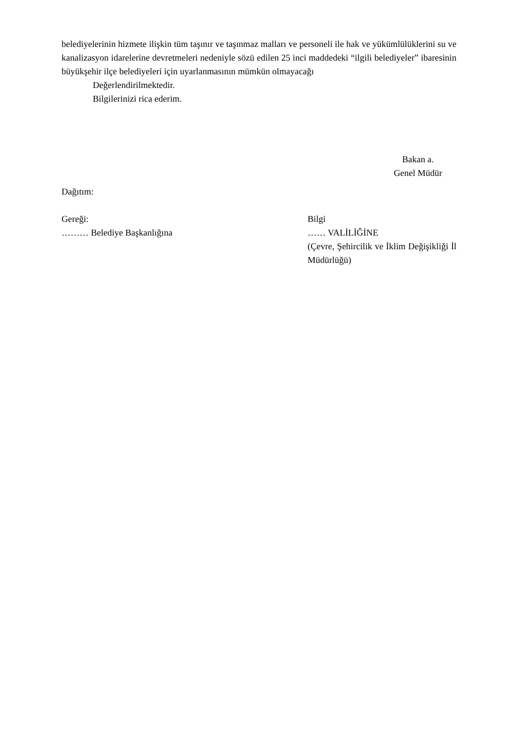belediyelerinin hizmete ilişkin tüm taşınır ve taşınmaz malları ve personeli ile hak ve yükümlülüklerini su ve kanalizasyon idarelerine devretmeleri nedeniyle sözü edilen 25 inci maddedeki “ilgili belediyeler” ibaresinin büyükşehir ilçe belediyeleri için uyarlanmasının mümkün olmayacağı
Değerlendirilmektedir.
Bilgilerinizi rica ederim.
Bakan a.
Genel Müdür
Dağıtım:
Gereği:
……… Belediye Başkanlığına
Bilgi
…… VALİLİĞİNE
(Çevre, Şehircilik ve İklim Değişikliği İl Müdürlüğü)